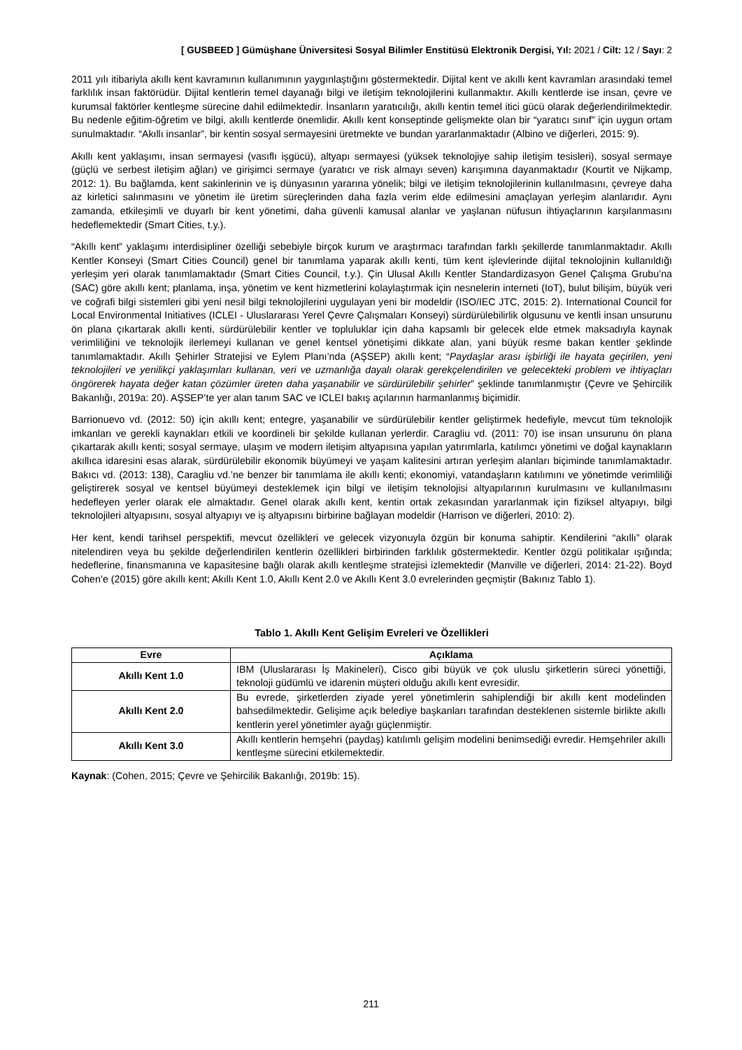[ GUSBEED ] Gümüşhane Üniversitesi Sosyal Bilimler Enstitüsü Elektronik Dergisi, Yıl: 2021 / Cilt: 12 / Sayı: 2
2011 yılı itibariyla akıllı kent kavramının kullanımının yaygınlaştığını göstermektedir. Dijital kent ve akıllı kent kavramları arasındaki temel farklılık insan faktörüdür. Dijital kentlerin temel dayanağı bilgi ve iletişim teknolojilerini kullanmaktır. Akıllı kentlerde ise insan, çevre ve kurumsal faktörler kentleşme sürecine dahil edilmektedir. İnsanların yaratıcılığı, akıllı kentin temel itici gücü olarak değerlendirilmektedir. Bu nedenle eğitim-öğretim ve bilgi, akıllı kentlerde önemlidir. Akıllı kent konseptinde gelişmekte olan bir “yaratıcı sınıf” için uygun ortam sunulmaktadır. “Akıllı insanlar”, bir kentin sosyal sermayesini üretmekte ve bundan yararlanmaktadır (Albino ve diğerleri, 2015: 9).
Akıllı kent yaklaşımı, insan sermayesi (vasıflı işgücü), altyapı sermayesi (yüksek teknolojiye sahip iletişim tesisleri), sosyal sermaye (güçlü ve serbest iletişim ağları) ve girişimci sermaye (yaratıcı ve risk almayı seven) karışımına dayanmaktadır (Kourtit ve Nijkamp, 2012: 1). Bu bağlamda, kent sakinlerinin ve iş dünyasının yararına yönelik; bilgi ve iletişim teknolojilerinin kullanılmasını, çevreye daha az kirletici salınmasını ve yönetim ile üretim süreçlerinden daha fazla verim elde edilmesini amaçlayan yerleşim alanlarıdır. Aynı zamanda, etkileşimli ve duyarlı bir kent yönetimi, daha güvenli kamusal alanlar ve yaşlanan nüfusun ihtiyaçlarının karşılanmasını hedeflemektedir (Smart Cities, t.y.).
“Akıllı kent” yaklaşımı interdisipliner özelliği sebebiyle birçok kurum ve araştırmacı tarafından farklı şekillerde tanımlanmaktadır. Akıllı Kentler Konseyi (Smart Cities Council) genel bir tanımlama yaparak akıllı kenti, tüm kent işlevlerinde dijital teknolojinin kullanıldığı yerleşim yeri olarak tanımlamaktadır (Smart Cities Council, t.y.). Çin Ulusal Akıllı Kentler Standardizasyon Genel Çalışma Grubu’na (SAC) göre akıllı kent; planlama, inşa, yönetim ve kent hizmetlerini kolaylaştırmak için nesnelerin interneti (IoT), bulut bilişim, büyük veri ve coğrafi bilgi sistemleri gibi yeni nesil bilgi teknolojilerini uygulayan yeni bir modeldir (ISO/IEC JTC, 2015: 2). International Council for Local Environmental Initiatives (ICLEI - Uluslararası Yerel Çevre Çalışmaları Konseyi) sürdürülebilirlik olgusunu ve kentli insan unsurunu ön plana çıkartarak akıllı kenti, sürdürülebilir kentler ve topluluklar için daha kapsamlı bir gelecek elde etmek maksadıyla kaynak verimliliğini ve teknolojik ilerlemeyi kullanan ve genel kentsel yönetişimi dikkate alan, yani büyük resme bakan kentler şeklinde tanımlamaktadır. Akıllı Şehirler Stratejisi ve Eylem Planı’nda (AŞSEP) akıllı kent; “Paydaşlar arası işbirliği ile hayata geçirilen, yeni teknolojileri ve yenilikçi yaklaşımları kullanan, veri ve uzmanlığa dayalı olarak gerekçelendirilen ve gelecekteki problem ve ihtiyaçları öngörerek hayata değer katan çözümler üreten daha yaşanabilir ve sürdürülebilir şehirler” şeklinde tanımlanmıştır (Çevre ve Şehircilik Bakanlığı, 2019a: 20). AŞSEP’te yer alan tanım SAC ve ICLEI bakış açılarının harmanlanmış biçimidir.
Barrionuevo vd. (2012: 50) için akıllı kent; entegre, yaşanabilir ve sürdürülebilir kentler geliştirmek hedefiyle, mevcut tüm teknolojik imkanları ve gerekli kaynakları etkili ve koordineli bir şekilde kullanan yerlerdir. Caragliu vd. (2011: 70) ise insan unsurunu ön plana çıkartarak akıllı kenti; sosyal sermaye, ulaşım ve modern iletişim altyapısına yapılan yatırımlarla, katılımcı yönetimi ve doğal kaynakların akıllıca idaresini esas alarak, sürdürülebilir ekonomik büyümeyi ve yaşam kalitesini artıran yerleşim alanları biçiminde tanımlamaktadır. Bakıcı vd. (2013: 138), Caragliu vd.’ne benzer bir tanımlama ile akıllı kenti; ekonomiyi, vatandaşların katılımını ve yönetimde verimliliği geliştirerek sosyal ve kentsel büyümeyi desteklemek için bilgi ve iletişim teknolojisi altyapılarının kurulmasını ve kullanılmasını hedefleyen yerler olarak ele almaktadır. Genel olarak akıllı kent, kentin ortak zekasından yararlanmak için fiziksel altyapıyı, bilgi teknolojileri altyapısını, sosyal altyapıyı ve iş altyapısını birbirine bağlayan modeldir (Harrison ve diğerleri, 2010: 2).
Her kent, kendi tarihsel perspektifi, mevcut özellikleri ve gelecek vizyonuyla özgün bir konuma sahiptir. Kendilerini “akıllı” olarak nitelendiren veya bu şekilde değerlendirilen kentlerin özellikleri birbirinden farklılık göstermektedir. Kentler özgü politikalar ışığında; hedeflerine, finansmanına ve kapasitesine bağlı olarak akıllı kentleşme stratejisi izlemektedir (Manville ve diğerleri, 2014: 21-22). Boyd Cohen’e (2015) göre akıllı kent; Akıllı Kent 1.0, Akıllı Kent 2.0 ve Akıllı Kent 3.0 evrelerinden geçmiştir (Bakınız Tablo 1).
Tablo 1. Akıllı Kent Gelişim Evreleri ve Özellikleri
| Evre | Açıklama |
| --- | --- |
| Akıllı Kent 1.0 | IBM (Uluslararası İş Makineleri), Cisco gibi büyük ve çok uluslu şirketlerin süreci yönettiği, teknoloji güdümlü ve idarenin müşteri olduğu akıllı kent evresidir. |
| Akıllı Kent 2.0 | Bu evrede, şirketlerden ziyade yerel yönetimlerin sahiplendiği bir akıllı kent modelinden bahsedilmektedir. Gelişime açık belediye başkanları tarafından desteklenen sistemle birlikte akıllı kentlerin yerel yönetimler ayağı güçlenmiştir. |
| Akıllı Kent 3.0 | Akıllı kentlerin hemşehri (paydaş) katılımlı gelişim modelini benimsediği evredir. Hemşehriler akıllı kentleşme sürecini etkilemektedir. |
Kaynak: (Cohen, 2015; Çevre ve Şehircilik Bakanlığı, 2019b: 15).
211